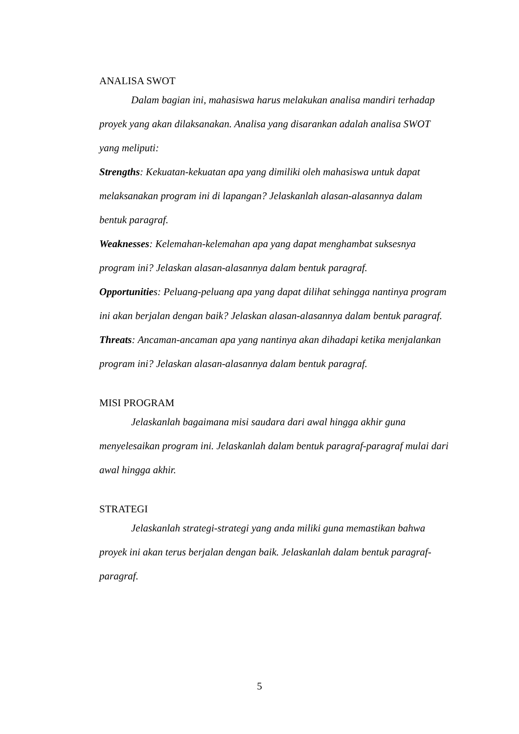ANALISA SWOT
Dalam bagian ini, mahasiswa harus melakukan analisa mandiri terhadap proyek yang akan dilaksanakan. Analisa yang disarankan adalah analisa SWOT yang meliputi:
Strengths: Kekuatan-kekuatan apa yang dimiliki oleh mahasiswa untuk dapat melaksanakan program ini di lapangan? Jelaskanlah alasan-alasannya dalam bentuk paragraf.
Weaknesses: Kelemahan-kelemahan apa yang dapat menghambat suksesnya program ini? Jelaskan alasan-alasannya dalam bentuk paragraf.
Opportunities: Peluang-peluang apa yang dapat dilihat sehingga nantinya program ini akan berjalan dengan baik? Jelaskan alasan-alasannya dalam bentuk paragraf.
Threats: Ancaman-ancaman apa yang nantinya akan dihadapi ketika menjalankan program ini? Jelaskan alasan-alasannya dalam bentuk paragraf.
MISI PROGRAM
Jelaskanlah bagaimana misi saudara dari awal hingga akhir guna menyelesaikan program ini. Jelaskanlah dalam bentuk paragraf-paragraf mulai dari awal hingga akhir.
STRATEGI
Jelaskanlah strategi-strategi yang anda miliki guna memastikan bahwa proyek ini akan terus berjalan dengan baik. Jelaskanlah dalam bentuk paragraf-paragraf.
5